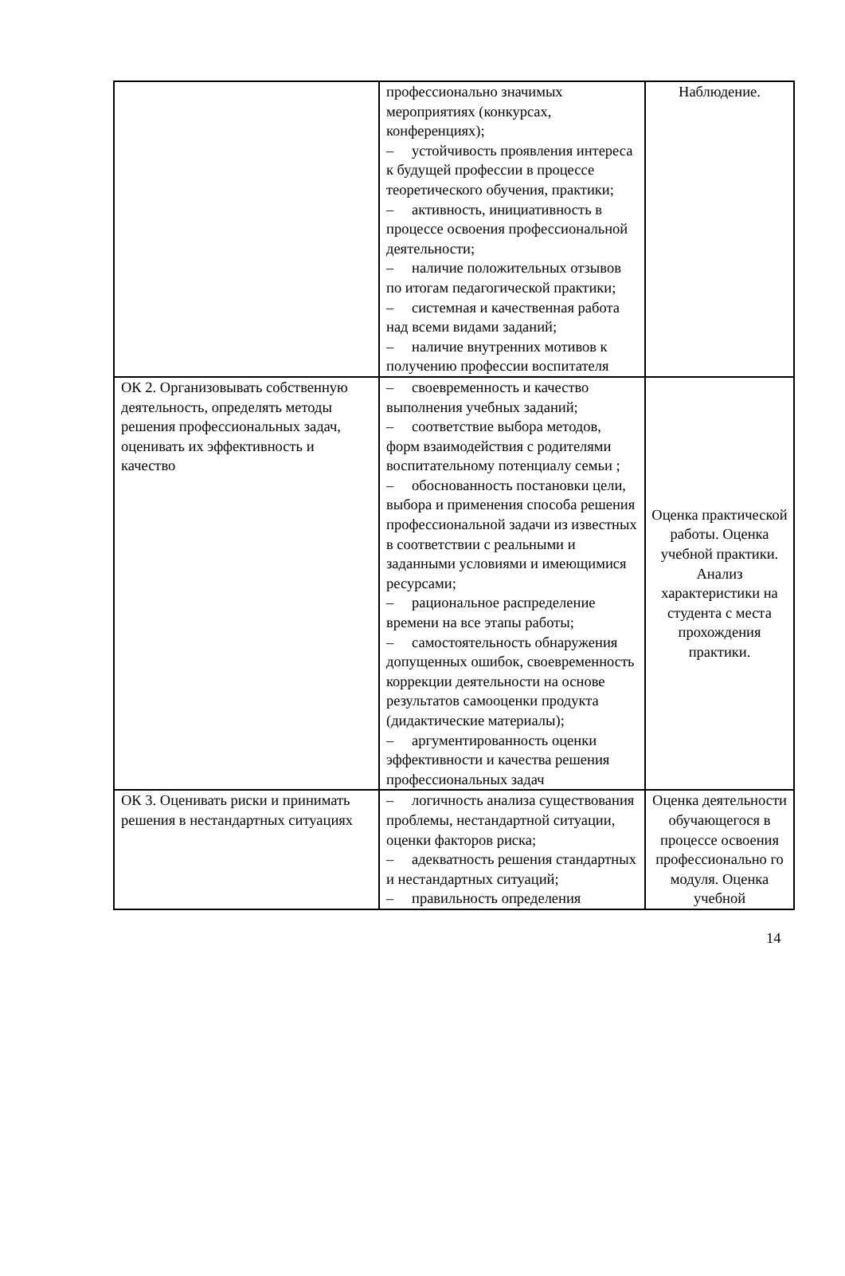| | профессионально значимых мероприятиях (конкурсах, конференциях); – устойчивость проявления интереса к будущей профессии в процессе теоретического обучения, практики; – активность, инициативность в процессе освоения профессиональной деятельности; – наличие положительных отзывов по итогам педагогической практики; – системная и качественная работа над всеми видами заданий; – наличие внутренних мотивов к получению профессии воспитателя | Наблюдение. |
| ОК 2. Организовывать собственную деятельность, определять методы решения профессиональных задач, оценивать их эффективность и качество | – своевременность и качество выполнения учебных заданий; – соответствие выбора методов, форм взаимодействия с родителями воспитательному потенциалу семьи ; – обоснованность постановки цели, выбора и применения способа решения профессиональной задачи из известных в соответствии с реальными и заданными условиями и имеющимися ресурсами; – рациональное распределение времени на все этапы работы; – самостоятельность обнаружения допущенных ошибок, своевременность коррекции деятельности на основе результатов самооценки продукта (дидактические материалы); – аргументированность оценки эффективности и качества решения профессиональных задач | Оценка практической работы. Оценка учебной практики. Анализ характеристики на студента с места прохождения практики. |
| ОК 3. Оценивать риски и принимать решения в нестандартных ситуациях | – логичность анализа существования проблемы, нестандартной ситуации, оценки факторов риска; – адекватность решения стандартных и нестандартных ситуаций; – правильность определения | Оценка деятельности обучающегося в процессе освоения профессионально го модуля. Оценка учебной |
14